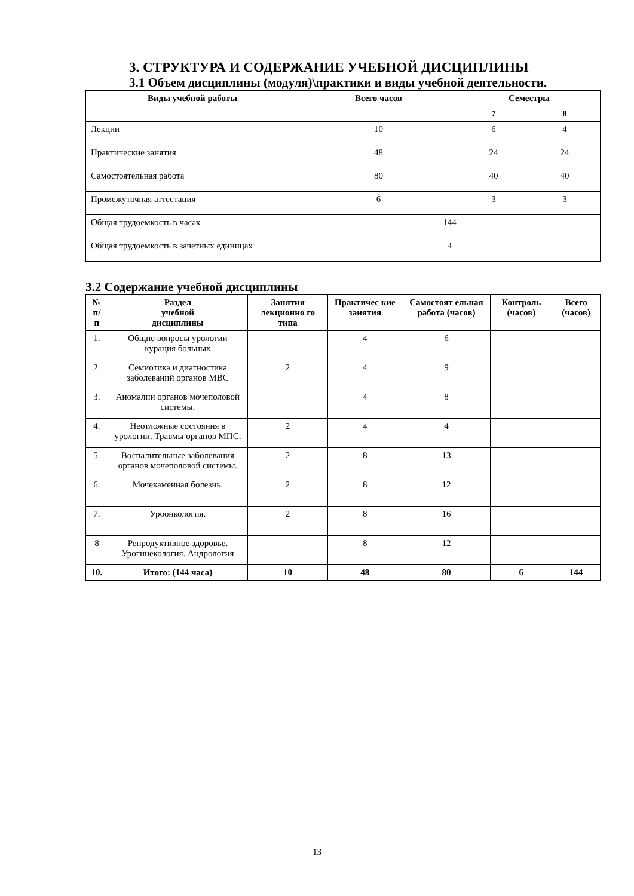3. СТРУКТУРА И СОДЕРЖАНИЕ УЧЕБНОЙ ДИСЦИПЛИНЫ
3.1 Объем дисциплины (модуля)\практики и виды учебной деятельности.
| Виды учебной работы | Всего часов | Семестры | |
| --- | --- | --- | --- |
| | | 7 | 8 |
| Лекции | 10 | 6 | 4 |
| Практические занятия | 48 | 24 | 24 |
| Самостоятельная работа | 80 | 40 | 40 |
| Промежуточная аттестация | 6 | 3 | 3 |
| Общая трудоемкость в часах | 144 | | |
| Общая трудоемкость в зачетных единицах | 4 | | |
3.2 Содержание учебной дисциплины
| № п/п | Раздел учебной дисциплины | Занятия лекционно го типа | Практичес кие занятия | Самостоят ельная работа (часов) | Контроль (часов) | Всего (часов) |
| --- | --- | --- | --- | --- | --- | --- |
| 1. | Общие вопросы урологии курация больных | | 4 | 6 | | |
| 2. | Семиотика и диагностика заболеваний органов МВС | 2 | 4 | 9 | | |
| 3. | Аномалии органов мочеполовой системы. | | 4 | 8 | | |
| 4. | Неотложные состояния в урологии. Травмы органов МПС. | 2 | 4 | 4 | | |
| 5. | Воспалительные заболевания органов мочеполовой системы. | 2 | 8 | 13 | | |
| 6. | Мочекаменная болезнь. | 2 | 8 | 12 | | |
| 7. | Уроонкология. | 2 | 8 | 16 | | |
| 8 | Репродуктивное здоровье. Урогинекология. Андрология | | 8 | 12 | | |
| 10. | Итого: (144 часа) | 10 | 48 | 80 | 6 | 144 |
13